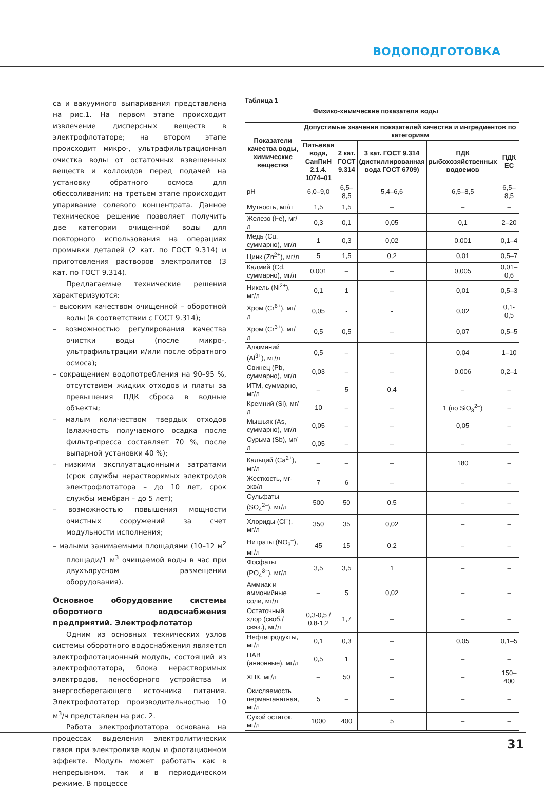ВОДОПОДГОТОВКА
са и вакуумного выпаривания представлена на рис.1. На первом этапе происходит извлечение дисперсных веществ в электрофлотаторе; на втором этапе происходит микро-, ультрафильтрационная очистка воды от остаточных взвешенных веществ и коллоидов перед подачей на установку обратного осмоса для обессоливания; на третьем этапе происходит упаривание солевого концентрата. Данное техническое решение позволяет получить две категории очищенной воды для повторного использования на операциях промывки деталей (2 кат. по ГОСТ 9.314) и приготовления растворов электролитов (3 кат. по ГОСТ 9.314).
Предлагаемые технические решения характеризуются:
– высоким качеством очищенной – оборотной воды (в соответствии с ГОСТ 9.314);
– возможностью регулирования качества очистки воды (после микро-, ультрафильтрации и/или после обратного осмоса);
– сокращением водопотребления на 90–95 %, отсутствием жидких отходов и платы за превышения ПДК сброса в водные объекты;
– малым количеством твердых отходов (влажность получаемого осадка после фильтр-пресса составляет 70 %, после выпарной установки 40 %);
– низкими эксплуатационными затратами (срок службы нерастворимых электродов электрофлотатора – до 10 лет, срок службы мембран – до 5 лет);
– возможностью повышения мощности очистных сооружений за счет модульности исполнения;
– малыми занимаемыми площадями (10–12 м<sup>2</sup> площади/1 м<sup>3</sup> очищаемой воды в час при двухъярусном размещении оборудования).
Основное оборудование системы оборотного водоснабжения предприятий. Электрофлотатор
Одним из основных технических узлов системы оборотного водоснабжения является электрофлотационный модуль, состоящий из электрофлотатора, блока нерастворимых электродов, пеносборного устройства и энергосберегающего источника питания. Электрофлотатор производительностью 10 м<sup>3</sup>/ч представлен на рис. 2.
Работа электрофлотатора основана на процессах выделения электролитических газов при электролизе воды и флотационном эффекте. Модуль может работать как в непрерывном, так и в периодическом режиме. В процессе
Таблица 1
Физико-химические показатели воды
| Показатели качества воды, химические вещества | Допустимые значения показателей качества и ингредиентов по категориям | | | | |
| --- | --- | --- | --- | --- | --- |
| | Питьевая вода, СанПиН 2.1.4. 1074–01 | 2 кат. ГОСТ 9.314 | 3 кат. ГОСТ 9.314 (дистиллированная вода ГОСТ 6709) | ПДК рыбохозяйственных водоемов | ПДК ЕС |
| pH | 6,0–9,0 | 6,5–8,5 | 5,4–6,6 | 6,5–8,5 | 6,5–8,5 |
| Мутность, мг/л | 1,5 | 1,5 | – | – | – |
| Железо (Fe), мг/л | 0,3 | 0,1 | 0,05 | 0,1 | 2–20 |
| Медь (Cu, суммарно), мг/л | 1 | 0,3 | 0,02 | 0,001 | 0,1–4 |
| Цинк (Zn<sup>2+</sup>), мг/л | 5 | 1,5 | 0,2 | 0,01 | 0,5–7 |
| Кадмий (Cd, суммарно), мг/л | 0,001 | – | – | 0,005 | 0,01–0,6 |
| Никель (Ni<sup>2+</sup>), мг/л | 0,1 | 1 | – | 0,01 | 0,5–3 |
| Хром (Cr<sup>6+</sup>), мг/л | 0,05 | - | - | 0,02 | 0,1-0,5 |
| Хром (Cr<sup>3+</sup>), мг/л | 0,5 | 0,5 | – | 0,07 | 0,5–5 |
| Алюминий (Al<sup>3+</sup>), мг/л | 0,5 | – | – | 0,04 | 1–10 |
| Свинец (Pb, суммарно), мг/л | 0,03 | – | – | 0,006 | 0,2–1 |
| ИТМ, суммарно, мг/л | – | 5 | 0,4 | – | – |
| Кремний (Si), мг/л | 10 | – | – | 1 (по SiO<sub>3</sub><sup>2–</sup>) | – |
| Мышьяк (As, суммарно), мг/л | 0,05 | – | – | 0,05 | – |
| Сурьма (Sb), мг/л | 0,05 | – | – | – | – |
| Кальций (Ca<sup>2+</sup>), мг/л | – | – | – | 180 | – |
| Жесткость, мг-экв/л | 7 | 6 | – | – | – |
| Сульфаты (SO<sub>4</sub><sup>2–</sup>), мг/л | 500 | 50 | 0,5 | – | – |
| Хлориды (Cl<sup>–</sup>), мг/л | 350 | 35 | 0,02 | – | – |
| Нитраты (NO<sub>3</sub><sup>–</sup>), мг/л | 45 | 15 | 0,2 | – | – |
| Фосфаты (PO<sub>4</sub><sup>3–</sup>), мг/л | 3,5 | 3,5 | 1 | – | – |
| Аммиак и аммонийные соли, мг/л | – | 5 | 0,02 | – | – |
| Остаточный хлор (своб./связ.), мг/л | 0,3-0,5 / 0,8-1,2 | 1,7 | – | – | – |
| Нефтепродукты, мг/л | 0,1 | 0,3 | – | 0,05 | 0,1–5 |
| ПАВ (анионные), мг/л | 0,5 | 1 | – | – | – |
| ХПК, мг/л | – | 50 | – | – | 150–400 |
| Окисляемость перманганатная, мг/л | 5 | – | – | – | – |
| Сухой остаток, мг/л | 1000 | 400 | 5 | – | – |
31